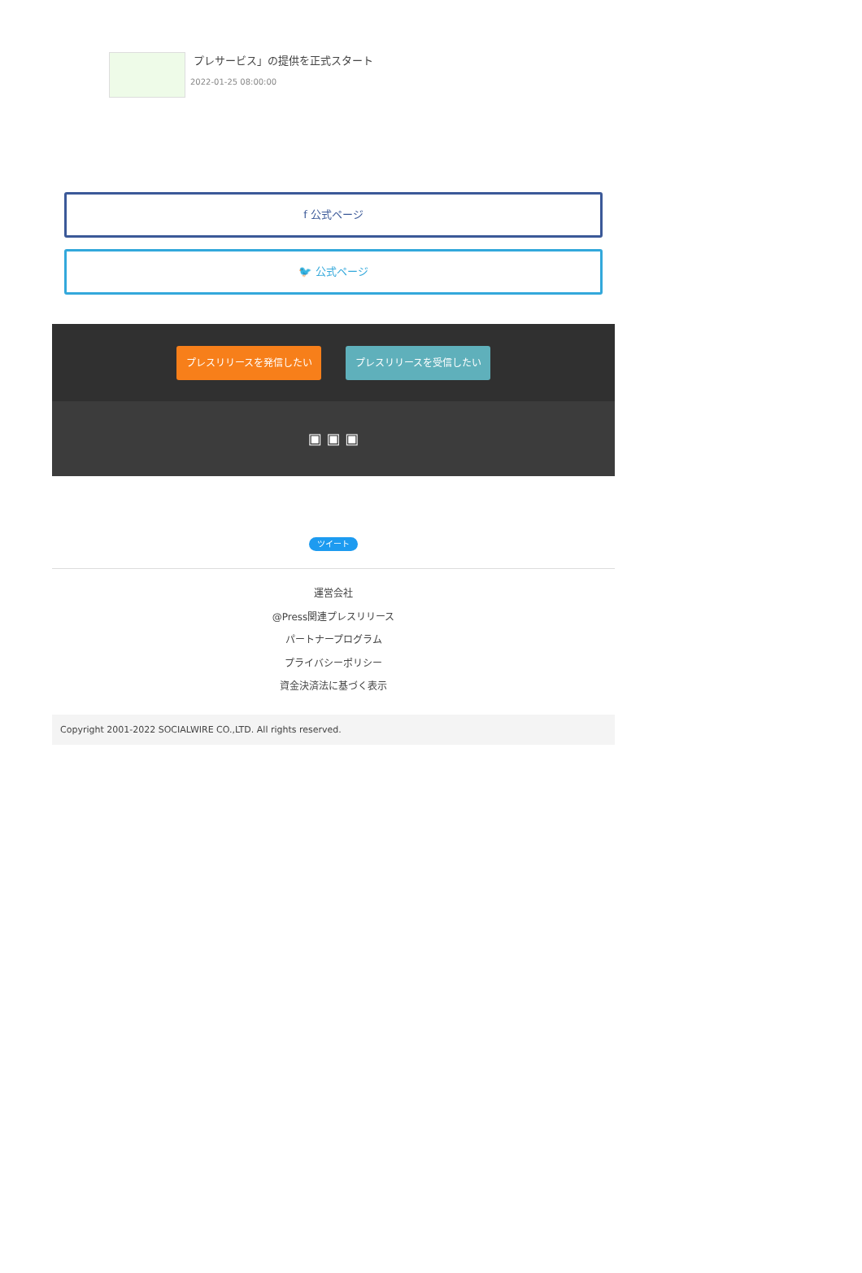プレサービス」の提供を正式スタート
2022-01-25 08:00:00
f 公式ページ
🐦 公式ページ
プレスリリースを発信したい プレスリリースを受信したい
▣ ▣ ▣
ツイート
運営会社
@Press関連プレスリリース
パートナープログラム
プライバシーポリシー
資金決済法に基づく表示
Copyright 2001-2022 SOCIALWIRE CO.,LTD. All rights reserved.